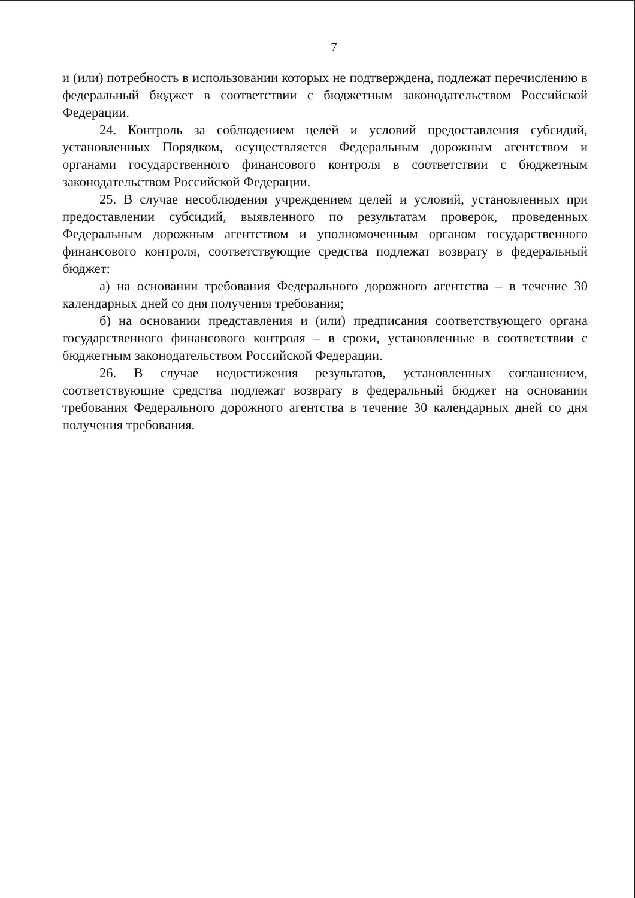7
и (или) потребность в использовании которых не подтверждена, подлежат перечислению в федеральный бюджет в соответствии с бюджетным законодательством Российской Федерации.
24. Контроль за соблюдением целей и условий предоставления субсидий, установленных Порядком, осуществляется Федеральным дорожным агентством и органами государственного финансового контроля в соответствии с бюджетным законодательством Российской Федерации.
25. В случае несоблюдения учреждением целей и условий, установленных при предоставлении субсидий, выявленного по результатам проверок, проведенных Федеральным дорожным агентством и уполномоченным органом государственного финансового контроля, соответствующие средства подлежат возврату в федеральный бюджет:
а) на основании требования Федерального дорожного агентства – в течение 30 календарных дней со дня получения требования;
б) на основании представления и (или) предписания соответствующего органа государственного финансового контроля – в сроки, установленные в соответствии с бюджетным законодательством Российской Федерации.
26. В случае недостижения результатов, установленных соглашением, соответствующие средства подлежат возврату в федеральный бюджет на основании требования Федерального дорожного агентства в течение 30 календарных дней со дня получения требования.